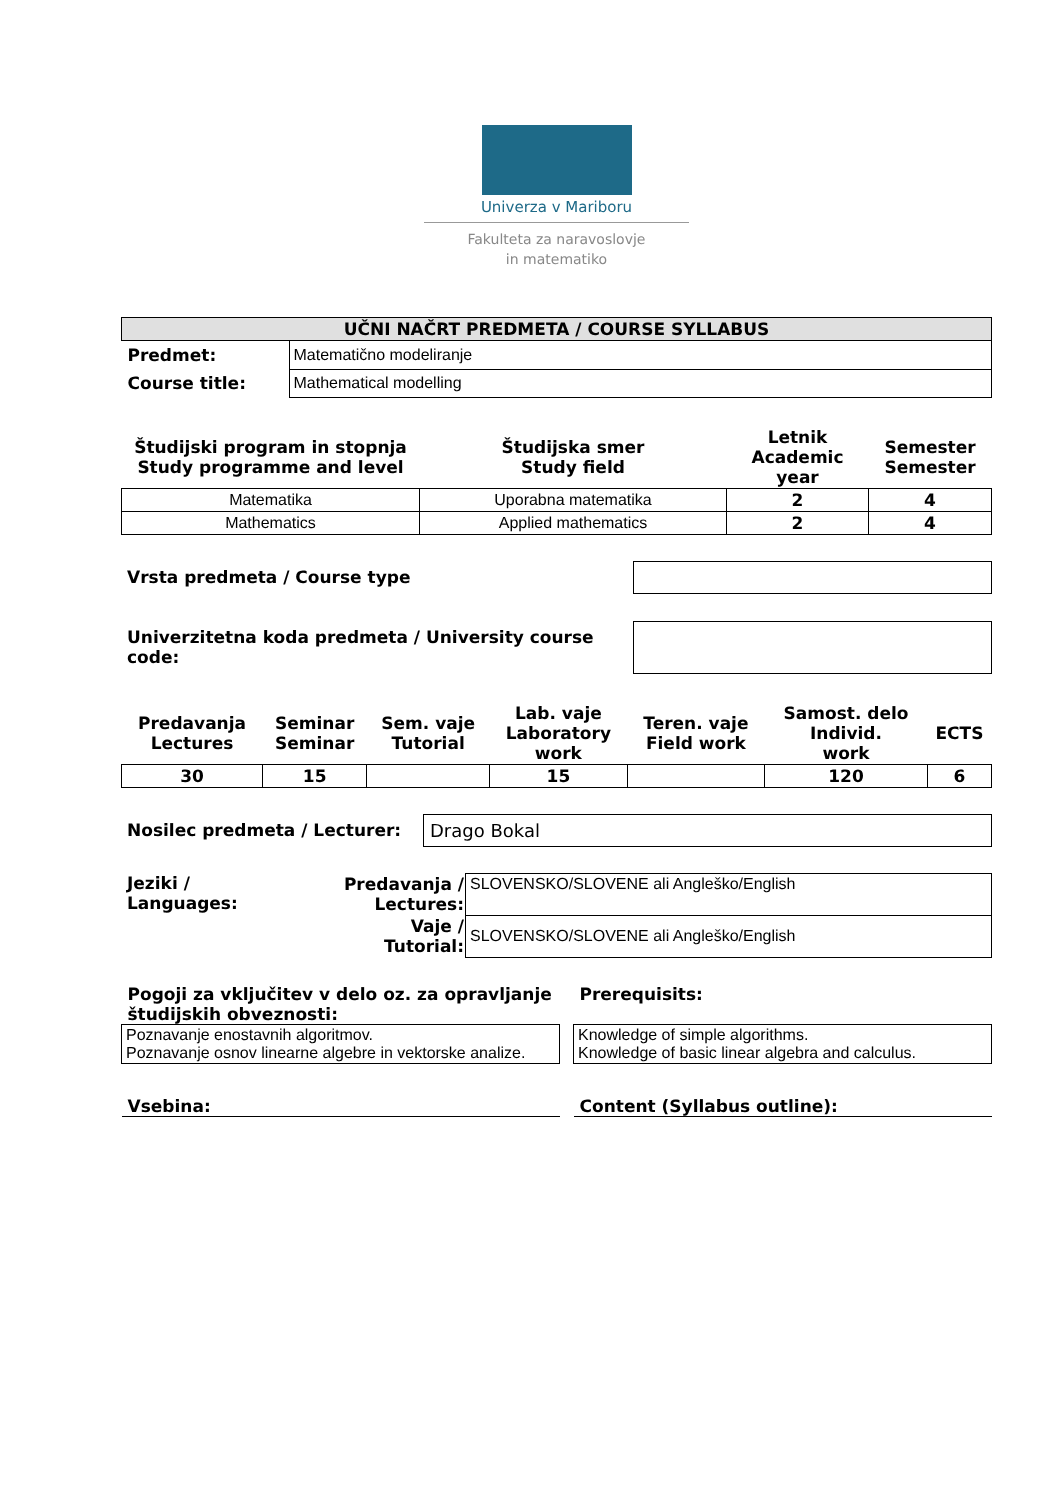Univerza v Mariboru
Fakulteta za naravoslovje
in matematiko
| UČNI NAČRT PREDMETA / COURSE SYLLABUS | |
| --- | --- |
| Predmet: | Matematično modeliranje |
| Course title: | Mathematical modelling |
| Študijski program in stopnja Study programme and level | Študijska smer Study field | Letnik Academic year | Semester Semester |
| --- | --- | --- | --- |
| Matematika | Uporabna matematika | 2 | 4 |
| Mathematics | Applied mathematics | 2 | 4 |
| Vrsta predmeta / Course type | |
| Univerzitetna koda predmeta / University course code: | |
| Predavanja Lectures | Seminar Seminar | Sem. vaje Tutorial | Lab. vaje Laboratory work | Teren. vaje Field work | Samost. delo Individ. work | ECTS |
| --- | --- | --- | --- | --- | --- | --- |
| 30 | 15 | | 15 | | 120 | 6 |
| Nosilec predmeta / Lecturer: | Drago Bokal |
| Jeziki / Languages: | Predavanja / Lectures: | SLOVENSKO/SLOVENE ali Angleško/English |
| | Vaje / Tutorial: | SLOVENSKO/SLOVENE ali Angleško/English |
| Pogoji za vključitev v delo oz. za opravljanje študijskih obveznosti: | | Prerequisits: |
| Poznavanje enostavnih algoritmov. Poznavanje osnov linearne algebre in vektorske analize. | | Knowledge of simple algorithms. Knowledge of basic linear algebra and calculus. |
| Vsebina: | | Content (Syllabus outline): |